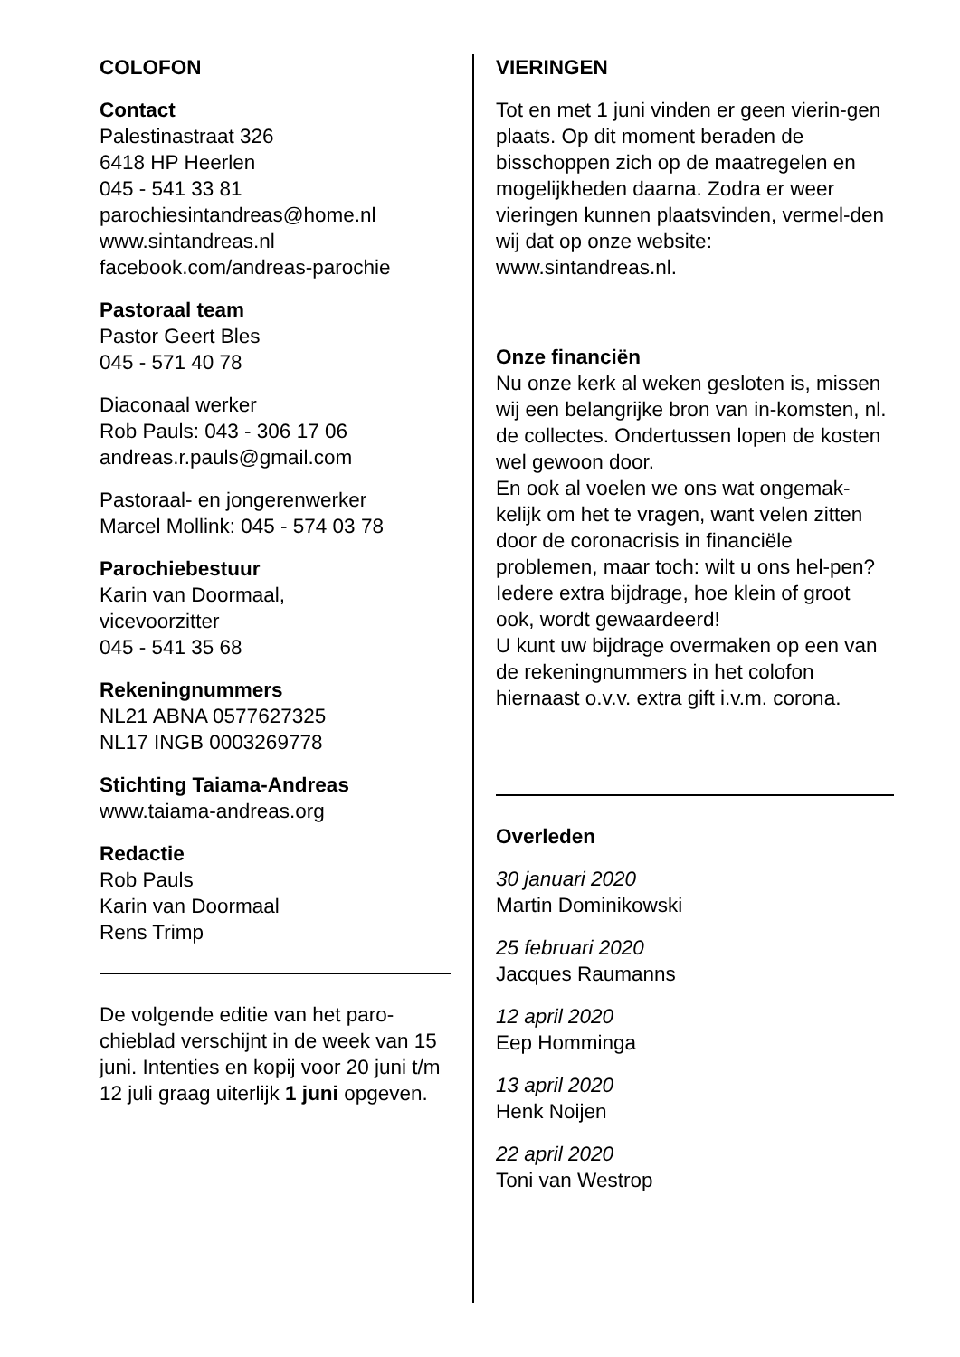COLOFON
Contact
Palestinastraat 326
6418 HP Heerlen
045 - 541 33 81
parochiesintandreas@home.nl
www.sintandreas.nl
facebook.com/andreas-parochie
Pastoraal team
Pastor Geert Bles
045 - 571 40 78
Diaconaal werker
Rob Pauls: 043 - 306 17 06
andreas.r.pauls@gmail.com
Pastoraal- en jongerenwerker
Marcel Mollink: 045 - 574 03 78
Parochiebestuur
Karin van Doormaal,
vicevoorzitter
045 - 541 35 68
Rekeningnummers
NL21 ABNA 0577627325
NL17 INGB 0003269778
Stichting Taiama-Andreas
www.taiama-andreas.org
Redactie
Rob Pauls
Karin van Doormaal
Rens Trimp
De volgende editie van het paro-chieblad verschijnt in de week van 15 juni. Intenties en kopij voor 20 juni t/m 12 juli graag uiterlijk 1 juni opgeven.
VIERINGEN
Tot en met 1 juni vinden er geen vierin-gen plaats. Op dit moment beraden de bisschoppen zich op de maatregelen en mogelijkheden daarna. Zodra er weer vieringen kunnen plaatsvinden, vermel-den wij dat op onze website: www.sintandreas.nl.
Onze financiën
Nu onze kerk al weken gesloten is, missen wij een belangrijke bron van in-komsten, nl. de collectes. Ondertussen lopen de kosten wel gewoon door.
En ook al voelen we ons wat ongemak-kelijk om het te vragen, want velen zitten door de coronacrisis in financiële problemen, maar toch: wilt u ons hel-pen? Iedere extra bijdrage, hoe klein of groot ook, wordt gewaardeerd!
U kunt uw bijdrage overmaken op een van de rekeningnummers in het colofon hiernaast o.v.v. extra gift i.v.m. corona.
Overleden
30 januari 2020
Martin Dominikowski
25 februari 2020
Jacques Raumanns
12 april 2020
Eep Homminga
13 april 2020
Henk Noijen
22 april 2020
Toni van Westrop